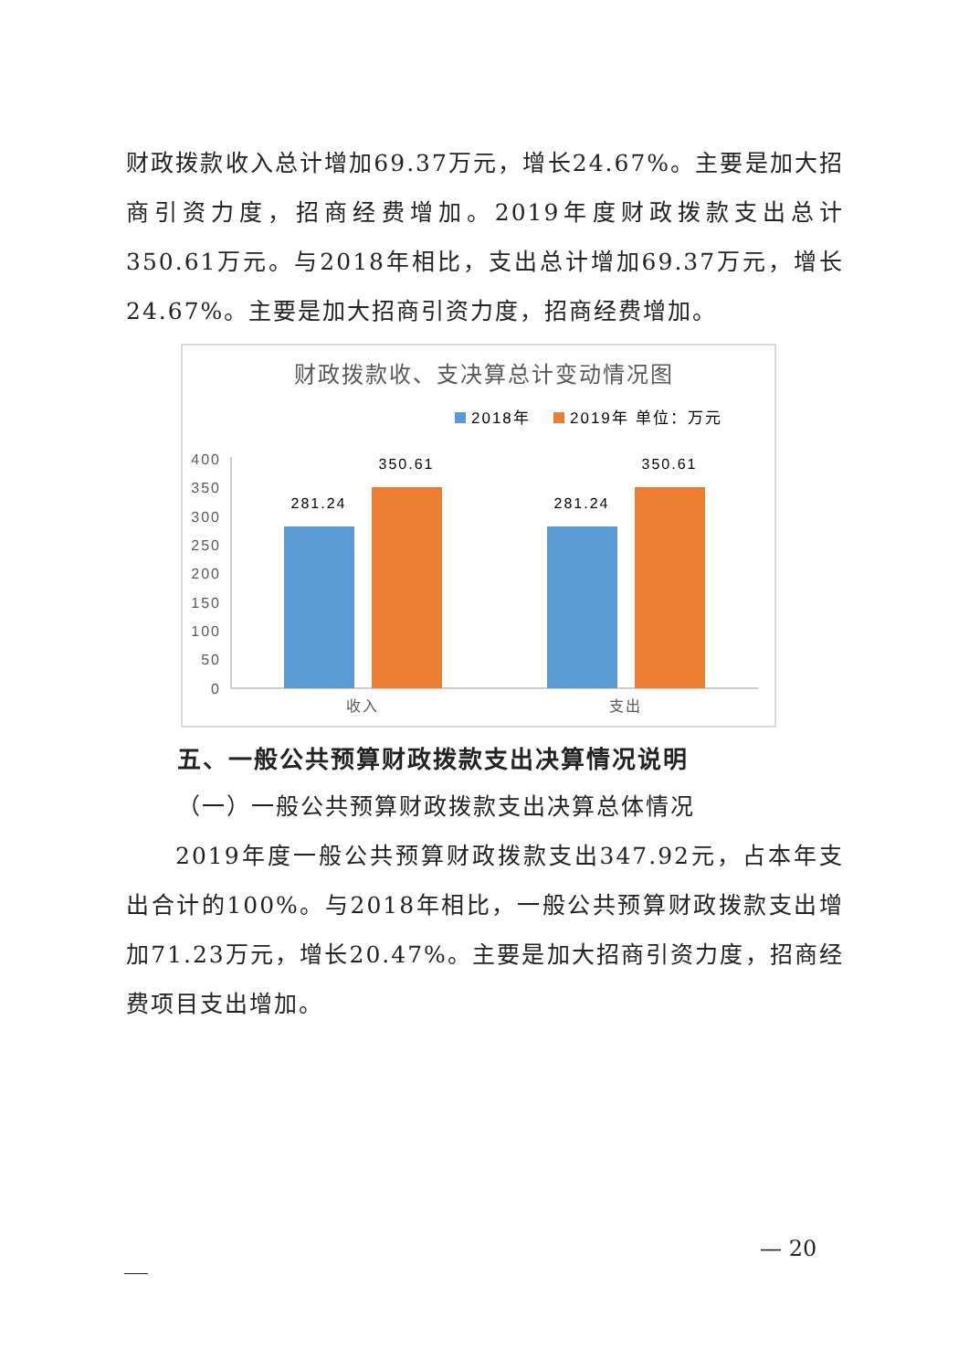财政拨款收入总计增加69.37万元，增长24.67%。主要是加大招商引资力度，招商经费增加。2019年度财政拨款支出总计 350.61万元。与2018年相比，支出总计增加69.37万元，增长24.67%。主要是加大招商引资力度，招商经费增加。
财政拨款收、支决算总计变动情况图
2018年
2019年 单位：万元
400
350
300
250
200
150
100
50
0
281.24
350.61
281.24
350.61
收入
支出
五、一般公共预算财政拨款支出决算情况说明
（一）一般公共预算财政拨款支出决算总体情况
2019年度一般公共预算财政拨款支出347.92元，占本年支出合计的100%。与2018年相比，一般公共预算财政拨款支出增加71.23万元，增长20.47%。主要是加大招商引资力度，招商经费项目支出增加。
— 20